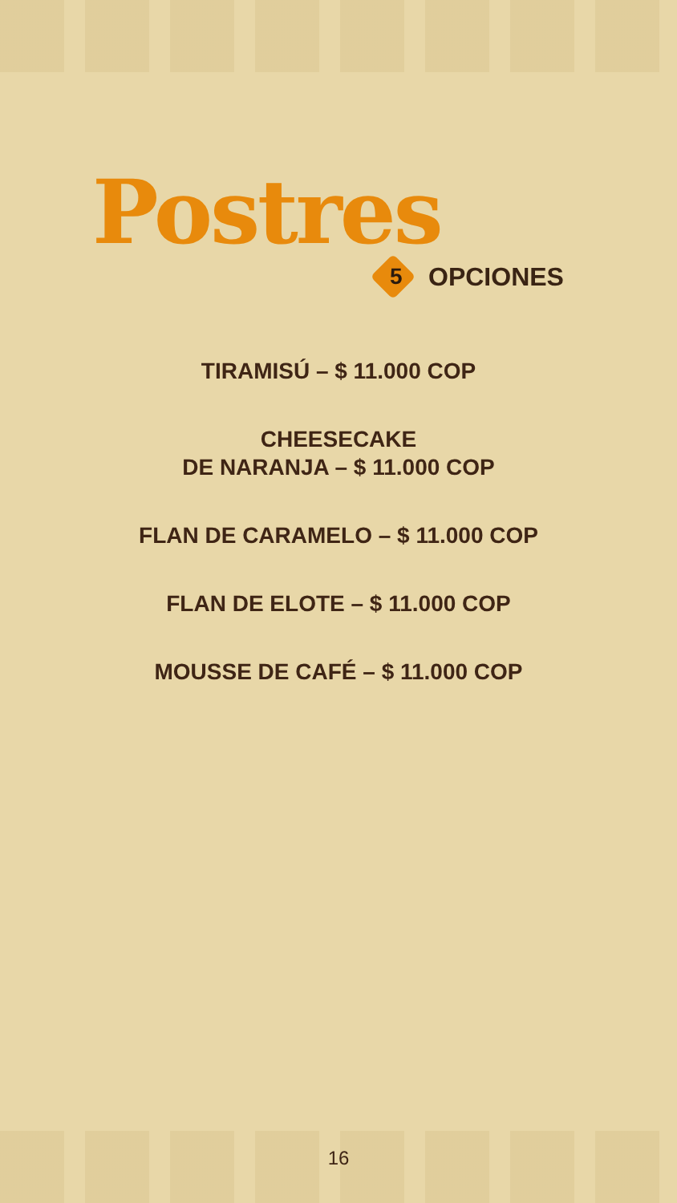Postres
5
OPCIONES
TIRAMISÚ – $ 11.000 COP
CHEESECAKE
DE NARANJA – $ 11.000 COP
FLAN DE CARAMELO – $ 11.000 COP
FLAN DE ELOTE – $ 11.000 COP
MOUSSE DE CAFÉ – $ 11.000 COP
16